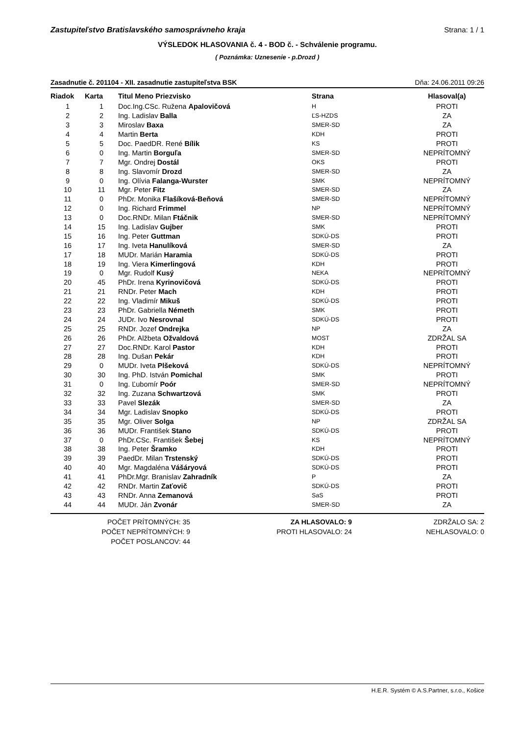Zastupiteľstvo Bratislavského samosprávneho kraja Strana: 1 / 1
VÝSLEDOK HLASOVANIA č. 4 - BOD č. - Schválenie programu.
( Poznámka: Uznesenie - p.Drozd )
Zasadnutie č. 201104 - XII. zasadnutie zastupiteľstva BSK Dňa: 24.06.2011 09:26
| Riadok | Karta | Titul Meno Priezvisko | Strana | Hlasoval(a) |
| --- | --- | --- | --- | --- |
| 1 | 1 | Doc.Ing.CSc. Ružena Apalovičová | H | PROTI |
| 2 | 2 | Ing. Ladislav Balla | ĽS-HZDS | ZA |
| 3 | 3 | Miroslav Baxa | SMER-SD | ZA |
| 4 | 4 | Martin Berta | KDH | PROTI |
| 5 | 5 | Doc. PaedDR. René Bílik | KS | PROTI |
| 6 | 0 | Ing. Martin Borguľa | SMER-SD | NEPRÍTOMNÝ |
| 7 | 7 | Mgr. Ondrej Dostál | OKS | PROTI |
| 8 | 8 | Ing. Slavomír Drozd | SMER-SD | ZA |
| 9 | 0 | Ing. Olívia Falanga-Wurster | SMK | NEPRÍTOMNÝ |
| 10 | 11 | Mgr. Peter Fitz | SMER-SD | ZA |
| 11 | 0 | PhDr. Monika Flašíková-Beňová | SMER-SD | NEPRÍTOMNÝ |
| 12 | 0 | Ing. Richard Frimmel | NP | NEPRÍTOMNÝ |
| 13 | 0 | Doc.RNDr. Milan Ftáčnik | SMER-SD | NEPRÍTOMNÝ |
| 14 | 15 | Ing. Ladislav Gujber | SMK | PROTI |
| 15 | 16 | Ing. Peter Guttman | SDKÚ-DS | PROTI |
| 16 | 17 | Ing. Iveta Hanulíková | SMER-SD | ZA |
| 17 | 18 | MUDr. Marián Haramia | SDKÚ-DS | PROTI |
| 18 | 19 | Ing. Viera Kimerlingová | KDH | PROTI |
| 19 | 0 | Mgr. Rudolf Kusý | NEKA | NEPRÍTOMNÝ |
| 20 | 45 | PhDr. Irena Kyrinovičová | SDKÚ-DS | PROTI |
| 21 | 21 | RNDr. Peter Mach | KDH | PROTI |
| 22 | 22 | Ing. Vladimír Mikuš | SDKÚ-DS | PROTI |
| 23 | 23 | PhDr. Gabriella Németh | SMK | PROTI |
| 24 | 24 | JUDr. Ivo Nesrovnal | SDKÚ-DS | PROTI |
| 25 | 25 | RNDr. Jozef Ondrejka | NP | ZA |
| 26 | 26 | PhDr. Alžbeta Ožvaldová | MOST | ZDRŽAL SA |
| 27 | 27 | Doc.RNDr. Karol Pastor | KDH | PROTI |
| 28 | 28 | Ing. Dušan Pekár | KDH | PROTI |
| 29 | 0 | MUDr. Iveta Plšeková | SDKÚ-DS | NEPRÍTOMNÝ |
| 30 | 30 | Ing. PhD. István Pomichal | SMK | PROTI |
| 31 | 0 | Ing. Ľubomír Poór | SMER-SD | NEPRÍTOMNÝ |
| 32 | 32 | Ing. Zuzana Schwartzová | SMK | PROTI |
| 33 | 33 | Pavel Slezák | SMER-SD | ZA |
| 34 | 34 | Mgr. Ladislav Snopko | SDKÚ-DS | PROTI |
| 35 | 35 | Mgr. Oliver Solga | NP | ZDRŽAL SA |
| 36 | 36 | MUDr. František Stano | SDKÚ-DS | PROTI |
| 37 | 0 | PhDr.CSc. František Šebej | KS | NEPRÍTOMNÝ |
| 38 | 38 | Ing. Peter Šramko | KDH | PROTI |
| 39 | 39 | PaedDr. Milan Trstenský | SDKÚ-DS | PROTI |
| 40 | 40 | Mgr. Magdaléna Vášáryová | SDKÚ-DS | PROTI |
| 41 | 41 | PhDr.Mgr. Branislav Zahradník | P | ZA |
| 42 | 42 | RNDr. Martin Zaťovič | SDKÚ-DS | PROTI |
| 43 | 43 | RNDr. Anna Zemanová | SaS | PROTI |
| 44 | 44 | MUDr. Ján Zvonár | SMER-SD | ZA |
POČET PRÍTOMNÝCH: 35
POČET NEPRÍTOMNÝCH: 9
POČET POSLANCOV: 44
ZA HLASOVALO: 9
PROTI HLASOVALO: 24
ZDRŽALO SA: 2
NEHLASOVALO: 0
H.E.R. Systém © A.S.Partner, s.r.o., Košice